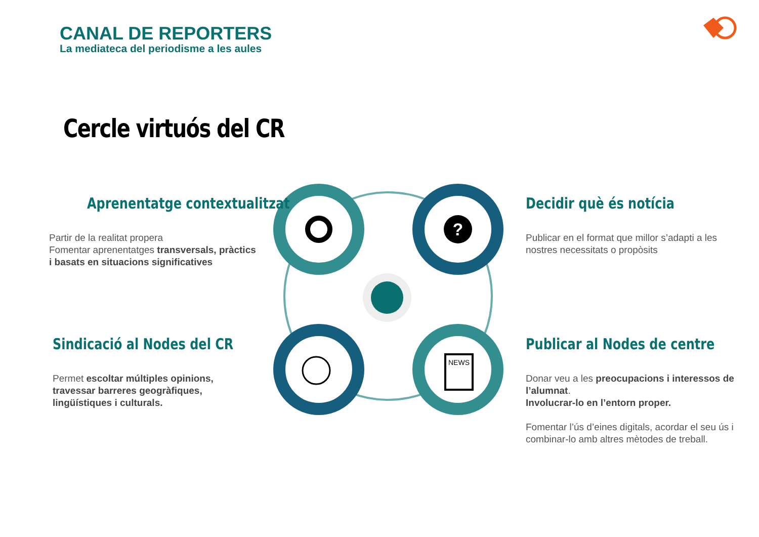CANAL DE REPORTERS
La mediateca del periodisme a les aules
Cercle virtuós del CR
?
NEWS
Aprenentatge contextualitzat
Partir de la realitat propera
Fomentar aprenentatges transversals, pràctics i basats en situacions significatives
Decidir què és notícia
Publicar en el format que millor s’adapti a les nostres necessitats o propòsits
Sindicació al Nodes del CR
Permet escoltar múltiples opinions, travessar barreres geogràfiques, lingüístiques i culturals.
Publicar al Nodes de centre
Donar veu a les preocupacions i interessos de l’alumnat.
Involucrar-lo en l’entorn proper.
Fomentar l’ús d’eines digitals, acordar el seu ús i combinar-lo amb altres mètodes de treball.